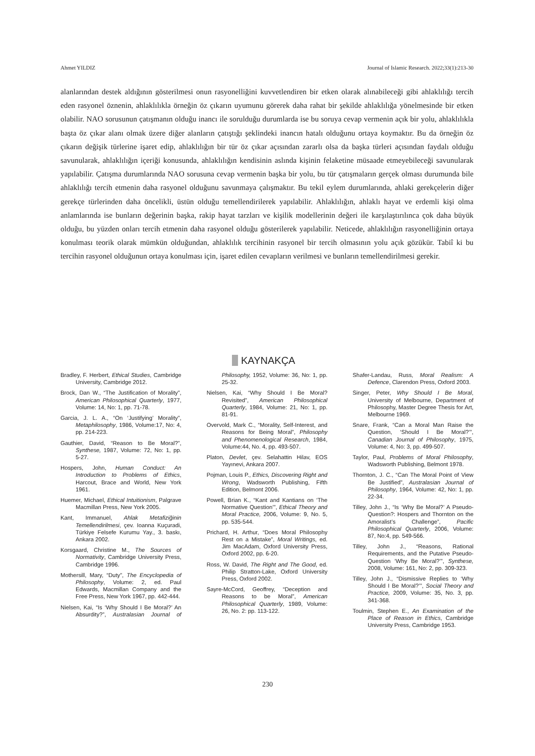Ahmet YILDIZ Journal of Islamic Research. 2022;33(1):213-30
alanlarından destek aldığının gösterilmesi onun rasyonelliğini kuvvetlendiren bir etken olarak alınabileceği gibi ahlaklılığı tercih eden rasyonel öznenin, ahlaklılıkla örneğin öz çıkarın uyumunu görerek daha rahat bir şekilde ahlaklılığa yönelmesinde bir etken olabilir. NAO sorusunun çatışmanın olduğu inancı ile sorulduğu durumlarda ise bu soruya cevap vermenin açık bir yolu, ahlaklılıkla başta öz çıkar alanı olmak üzere diğer alanların çatıştığı şeklindeki inancın hatalı olduğunu ortaya koymaktır. Bu da örneğin öz çıkarın değişik türlerine işaret edip, ahlaklılığın bir tür öz çıkar açısından zararlı olsa da başka türleri açısından faydalı olduğu savunularak, ahlaklılığın içeriği konusunda, ahlaklılığın kendisinin aslında kişinin felaketine müsaade etmeyebileceği savunularak yapılabilir. Çatışma durumlarında NAO sorusuna cevap vermenin başka bir yolu, bu tür çatışmaların gerçek olması durumunda bile ahlaklılığı tercih etmenin daha rasyonel olduğunu savunmaya çalışmaktır. Bu tekil eylem durumlarında, ahlaki gerekçelerin diğer gerekçe türlerinden daha öncelikli, üstün olduğu temellendirilerek yapılabilir. Ahlaklılığın, ahlaklı hayat ve erdemli kişi olma anlamlarında ise bunların değerinin başka, rakip hayat tarzları ve kişilik modellerinin değeri ile karşılaştırılınca çok daha büyük olduğu, bu yüzden onları tercih etmenin daha rasyonel olduğu gösterilerek yapılabilir. Neticede, ahlaklılığın rasyonelliğinin ortaya konulması teorik olarak mümkün olduğundan, ahlaklılık tercihinin rasyonel bir tercih olmasının yolu açık gözükür. Tabiî ki bu tercihin rasyonel olduğunun ortaya konulması için, işaret edilen cevapların verilmesi ve bunların temellendirilmesi gerekir.
KAYNAKÇA
Bradley, F. Herbert, Ethical Studies, Cambridge University, Cambridge 2012.
Brock, Dan W., “The Justification of Morality”, American Philosophical Quarterly, 1977, Volume: 14, No: 1, pp. 71-78.
Garcia, J. L. A., “On ‘Justifying’ Morality”, Metaphilosophy, 1986, Volume:17, No: 4, pp. 214-223.
Gauthier, David, “Reason to Be Moral?”, Synthese, 1987, Volume: 72, No: 1, pp. 5-27.
Hospers, John, Human Conduct: An Introduction to Problems of Ethics, Harcout, Brace and World, New York 1961.
Huemer, Michael, Ethical Intuitionism, Palgrave Macmillan Press, New York 2005.
Kant, Immanuel, Ahlak Metafiziğinin Temellendirilmesi, çev. Ioanna Kuçuradi, Türkiye Felsefe Kurumu Yay., 3. baskı, Ankara 2002.
Korsgaard, Christine M., The Sources of Normativity, Cambridge University Press, Cambridge 1996.
Mothersill, Mary, “Duty”, The Encyclopedia of Philosophy, Volume: 2, ed. Paul Edwards, Macmillan Company and the Free Press, New York 1967, pp. 442-444.
Nielsen, Kai, “Is ‘Why Should I Be Moral?’ An Absurdity?”, Australasian Journal of Philosophy, 1952, Volume: 36, No: 1, pp. 25-32.
Nielsen, Kai, “Why Should I Be Moral? Revisited”, American Philosophical Quarterly, 1984, Volume: 21, No: 1, pp. 81-91.
Overvold, Mark C., “Morality, Self-Interest, and Reasons for Being Moral”, Philosophy and Phenomenological Research, 1984, Volume:44, No. 4, pp. 493-507.
Platon, Devlet, çev. Selahattin Hilav, EOS Yayınevi, Ankara 2007.
Pojman, Louis P., Ethics, Discovering Right and Wrong, Wadsworth Publishing, Fifth Edition, Belmont 2006.
Powell, Brian K., “Kant and Kantians on ‘The Normative Question’”, Ethical Theory and Moral Practice, 2006, Volume: 9, No. 5, pp. 535-544.
Prichard, H. Arthur, “Does Moral Philosophy Rest on a Mistake”, Moral Writings, ed. Jim MacAdam, Oxford University Press, Oxford 2002, pp. 6-20.
Ross, W. David, The Right and The Good, ed. Philip Stratton-Lake, Oxford University Press, Oxford 2002.
Sayre-McCord, Geoffrey, “Deception and Reasons to be Moral”, American Philosophical Quarterly, 1989, Volume: 26, No. 2: pp. 113-122.
Shafer-Landau, Russ, Moral Realism: A Defence, Clarendon Press, Oxford 2003.
Singer, Peter, Why Should I Be Moral, University of Melbourne, Department of Philosophy, Master Degree Thesis for Art, Melbourne 1969.
Snare, Frank, “Can a Moral Man Raise the Question, ‘Should I Be Moral?’”, Canadian Journal of Philosophy, 1975, Volume: 4, No: 3, pp. 499-507.
Taylor, Paul, Problems of Moral Philosophy, Wadsworth Publishing, Belmont 1978.
Thornton, J. C., “Can The Moral Point of View Be Justified”, Australasian Journal of Philosophy, 1964, Volume: 42, No: 1, pp. 22-34.
Tilley, John J., “Is ‘Why Be Moral?’ A Pseudo-Question?: Hospers and Thornton on the Amoralist’s Challenge”, Pacific Philosophical Quarterly, 2006, Volume: 87, No:4, pp. 549-566.
Tilley, John J., “Reasons, Rational Requirements, and the Putative Pseudo-Question ‘Why Be Moral?’”, Synthese, 2008, Volume: 161, No: 2, pp. 309-323.
Tilley, John J., “Dismissive Replies to ‘Why Should I Be Moral?’”, Social Theory and Practice, 2009, Volume: 35, No. 3, pp. 341-368.
Toulmin, Stephen E., An Examination of the Place of Reason in Ethics, Cambridge University Press, Cambridge 1953.
230